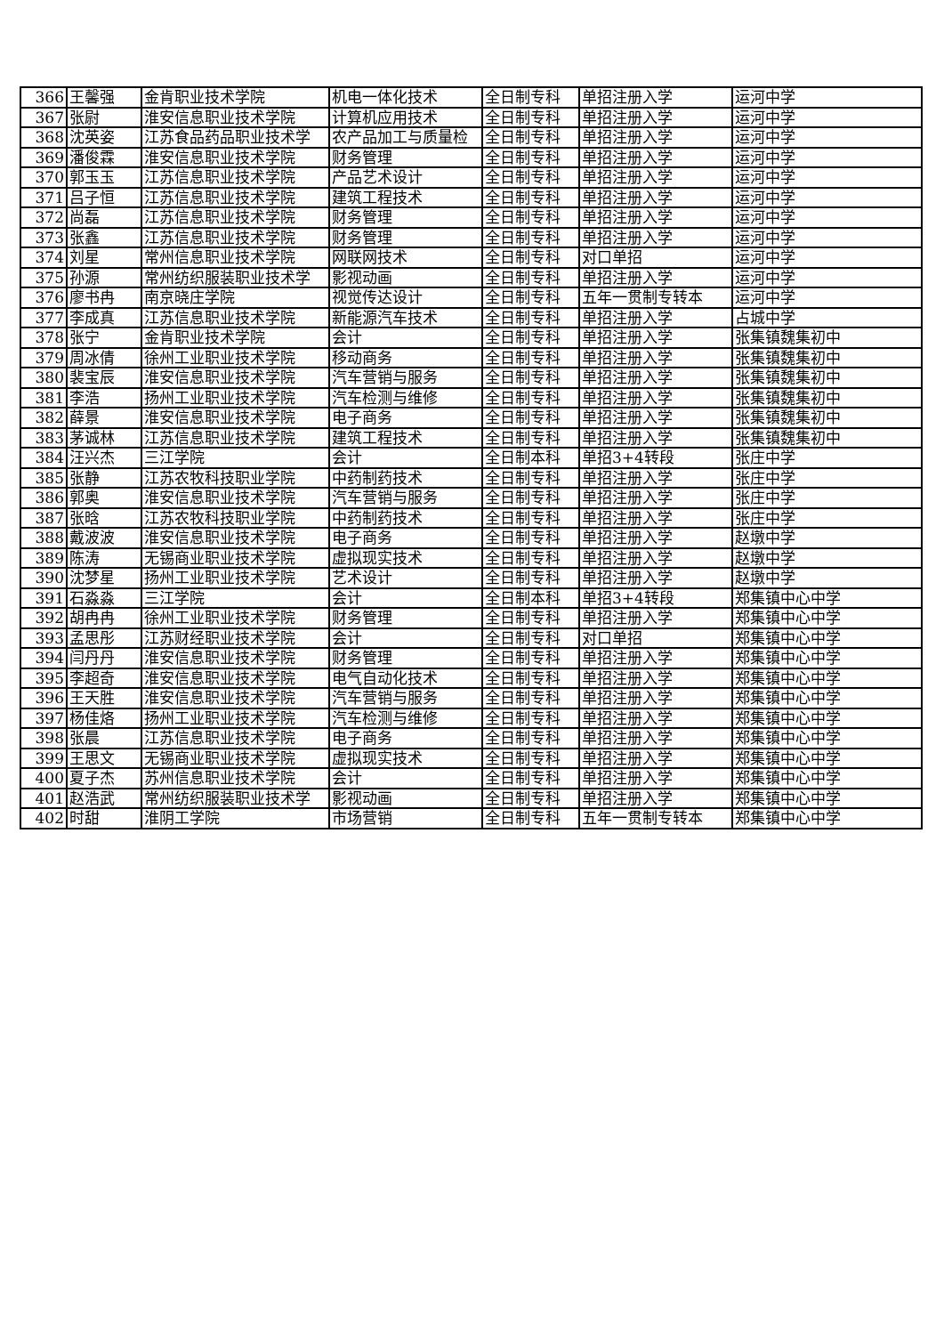| 366 | 王馨强 | 金肯职业技术学院 | 机电一体化技术 | 全日制专科 | 单招注册入学 | 运河中学 |
| 367 | 张尉 | 淮安信息职业技术学院 | 计算机应用技术 | 全日制专科 | 单招注册入学 | 运河中学 |
| 368 | 沈英姿 | 江苏食品药品职业技术学 | 农产品加工与质量检 | 全日制专科 | 单招注册入学 | 运河中学 |
| 369 | 潘俊霖 | 淮安信息职业技术学院 | 财务管理 | 全日制专科 | 单招注册入学 | 运河中学 |
| 370 | 郭玉玉 | 江苏信息职业技术学院 | 产品艺术设计 | 全日制专科 | 单招注册入学 | 运河中学 |
| 371 | 吕子恒 | 江苏信息职业技术学院 | 建筑工程技术 | 全日制专科 | 单招注册入学 | 运河中学 |
| 372 | 尚磊 | 江苏信息职业技术学院 | 财务管理 | 全日制专科 | 单招注册入学 | 运河中学 |
| 373 | 张鑫 | 江苏信息职业技术学院 | 财务管理 | 全日制专科 | 单招注册入学 | 运河中学 |
| 374 | 刘星 | 常州信息职业技术学院 | 网联网技术 | 全日制专科 | 对口单招 | 运河中学 |
| 375 | 孙源 | 常州纺织服装职业技术学 | 影视动画 | 全日制专科 | 单招注册入学 | 运河中学 |
| 376 | 廖书冉 | 南京晓庄学院 | 视觉传达设计 | 全日制专科 | 五年一贯制专转本 | 运河中学 |
| 377 | 李成真 | 江苏信息职业技术学院 | 新能源汽车技术 | 全日制专科 | 单招注册入学 | 占城中学 |
| 378 | 张宁 | 金肯职业技术学院 | 会计 | 全日制专科 | 单招注册入学 | 张集镇魏集初中 |
| 379 | 周冰倩 | 徐州工业职业技术学院 | 移动商务 | 全日制专科 | 单招注册入学 | 张集镇魏集初中 |
| 380 | 裴宝辰 | 淮安信息职业技术学院 | 汽车营销与服务 | 全日制专科 | 单招注册入学 | 张集镇魏集初中 |
| 381 | 李浩 | 扬州工业职业技术学院 | 汽车检测与维修 | 全日制专科 | 单招注册入学 | 张集镇魏集初中 |
| 382 | 薛景 | 淮安信息职业技术学院 | 电子商务 | 全日制专科 | 单招注册入学 | 张集镇魏集初中 |
| 383 | 茅诚林 | 江苏信息职业技术学院 | 建筑工程技术 | 全日制专科 | 单招注册入学 | 张集镇魏集初中 |
| 384 | 汪兴杰 | 三江学院 | 会计 | 全日制本科 | 单招3+4转段 | 张庄中学 |
| 385 | 张静 | 江苏农牧科技职业学院 | 中药制药技术 | 全日制专科 | 单招注册入学 | 张庄中学 |
| 386 | 郭奥 | 淮安信息职业技术学院 | 汽车营销与服务 | 全日制专科 | 单招注册入学 | 张庄中学 |
| 387 | 张晗 | 江苏农牧科技职业学院 | 中药制药技术 | 全日制专科 | 单招注册入学 | 张庄中学 |
| 388 | 戴波波 | 淮安信息职业技术学院 | 电子商务 | 全日制专科 | 单招注册入学 | 赵墩中学 |
| 389 | 陈涛 | 无锡商业职业技术学院 | 虚拟现实技术 | 全日制专科 | 单招注册入学 | 赵墩中学 |
| 390 | 沈梦星 | 扬州工业职业技术学院 | 艺术设计 | 全日制专科 | 单招注册入学 | 赵墩中学 |
| 391 | 石淼淼 | 三江学院 | 会计 | 全日制本科 | 单招3+4转段 | 郑集镇中心中学 |
| 392 | 胡冉冉 | 徐州工业职业技术学院 | 财务管理 | 全日制专科 | 单招注册入学 | 郑集镇中心中学 |
| 393 | 孟思彤 | 江苏财经职业技术学院 | 会计 | 全日制专科 | 对口单招 | 郑集镇中心中学 |
| 394 | 闫丹丹 | 淮安信息职业技术学院 | 财务管理 | 全日制专科 | 单招注册入学 | 郑集镇中心中学 |
| 395 | 李超奇 | 淮安信息职业技术学院 | 电气自动化技术 | 全日制专科 | 单招注册入学 | 郑集镇中心中学 |
| 396 | 王天胜 | 淮安信息职业技术学院 | 汽车营销与服务 | 全日制专科 | 单招注册入学 | 郑集镇中心中学 |
| 397 | 杨佳烙 | 扬州工业职业技术学院 | 汽车检测与维修 | 全日制专科 | 单招注册入学 | 郑集镇中心中学 |
| 398 | 张晨 | 江苏信息职业技术学院 | 电子商务 | 全日制专科 | 单招注册入学 | 郑集镇中心中学 |
| 399 | 王思文 | 无锡商业职业技术学院 | 虚拟现实技术 | 全日制专科 | 单招注册入学 | 郑集镇中心中学 |
| 400 | 夏子杰 | 苏州信息职业技术学院 | 会计 | 全日制专科 | 单招注册入学 | 郑集镇中心中学 |
| 401 | 赵浩武 | 常州纺织服装职业技术学 | 影视动画 | 全日制专科 | 单招注册入学 | 郑集镇中心中学 |
| 402 | 时甜 | 淮阴工学院 | 市场营销 | 全日制专科 | 五年一贯制专转本 | 郑集镇中心中学 |